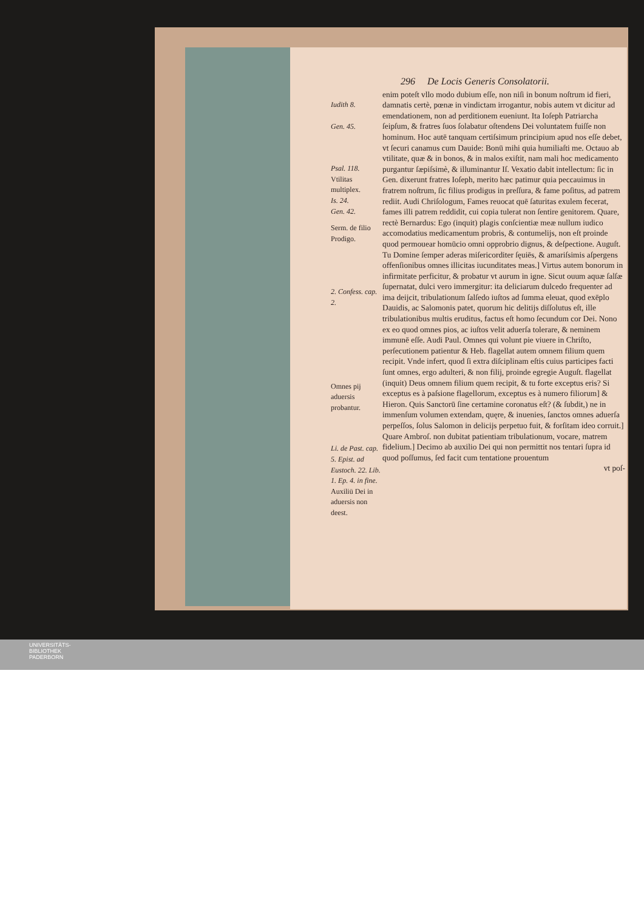Iudith 8.
Gen. 45.
Psal. 118.
Vtilitas multiplex.
Is. 24.
Gen. 42.
Serm. de filio Prodigo.
2. Confess. cap. 2.
Omnes pij aduersis probantur.
Li. de Past. cap. 5. Epist. ad Eustoch. 22. Lib. 1. Ep. 4. in fine.
Auxiliū Dei in aduersis non deest.
296 De Locis Generis Consolatorii.
enim poteſt vllo modo dubium eſſe, non niſi in bonum noſtrum id fieri, damnatis certè, pœnæ in vindictam irrogantur, nobis autem vt dicitur ad emendationem, non ad perditionem eueniunt. Ita Ioſeph Patriarcha ſeipſum, & fratres ſuos ſolabatur oſtendens Dei voluntatem fuiſſe non hominum. Hoc autē tanquam certiſsimum principium apud nos eſſe debet, vt ſecuri canamus cum Dauide: Bonū mihi quia humiliaſti me. Octauo ab vtilitate, quæ & in bonos, & in malos exiſtit, nam mali hoc medicamento purgantur ſæpiſsimè, & illuminantur Iſ. Vexatio dabit intellectum: ſic in Gen. dixerunt fratres Ioſeph, merito hæc patimur quia peccauimus in fratrem noſtrum, ſic filius prodigus in preſſura, & fame poſitus, ad patrem rediit. Audi Chriſologum, Fames reuocat quē ſaturitas exulem fecerat, fames illi patrem reddidit, cui copia tulerat non ſentire genitorem. Quare, rectè Bernardus: Ego (inquit) plagis conſcientiæ meæ nullum iudico accomodatius medicamentum probris, & contumelijs, non eſt proinde quod permouear homūcio omni opprobrio dignus, & deſpectione. Auguſt. Tu Domine ſemper aderas miſericorditer ſęuiēs, & amariſsimis aſpergens offenſionibus omnes illicitas iucunditates meas.] Virtus autem bonorum in infirmitate perficitur, & probatur vt aurum in igne. Sicut ouum aquæ ſalſæ ſupernatat, dulci vero immergitur: ita deliciarum dulcedo frequenter ad ima deijcit, tribulationum ſalſedo iuſtos ad ſumma eleuat, quod exēplo Dauidis, ac Salomonis patet, quorum hic delitijs diſſolutus eſt, ille tribulationibus multis eruditus, factus eſt homo ſecundum cor Dei. Nono ex eo quod omnes pios, ac iuſtos velit aduerſa tolerare, & neminem immunē eſſe. Audi Paul. Omnes qui volunt pie viuere in Chriſto, perſecutionem patientur & Heb. flagellat autem omnem filium quem recipit. Vnde infert, quod ſi extra diſciplinam eſtis cuius participes facti ſunt omnes, ergo adulteri, & non filij, proinde egregie Auguſt. flagellat (inquit) Deus omnem filium quem recipit, & tu forte exceptus eris? Si exceptus es à paſsione flagellorum, exceptus es à numero filiorum] & Hieron. Quis Sanctorū ſine certamine coronatus eſt? (& ſubdit,) ne in immenſum volumen extendam, quęre, & inuenies, ſanctos omnes aduerſa perpeſſos, ſolus Salomon in delicijs perpetuo fuit, & forſitam ideo corruit.] Quare Ambroſ. non dubitat patientiam tribulationum, vocare, matrem fidelium.] Decimo ab auxilio Dei qui non permittit nos tentari ſupra id quod poſſumus, ſed facit cum tentatione prouentum
vt poſ-
UNIVERSITÄTS-
BIBLIOTHEK
PADERBORN